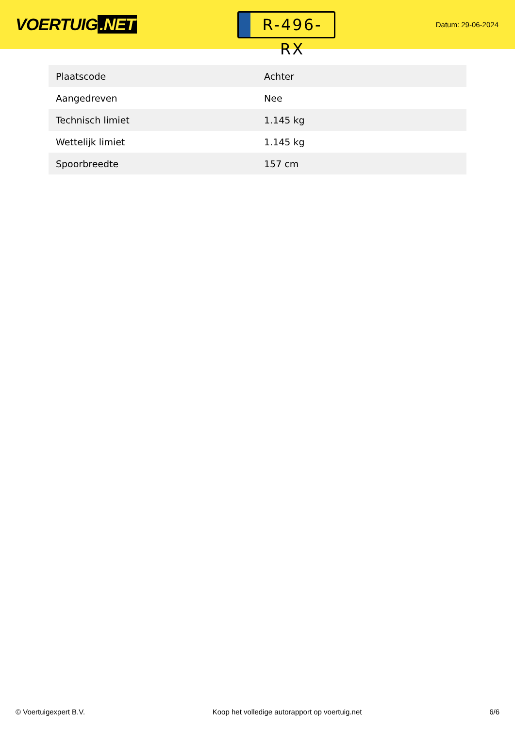VOERTUIG.NET
R-496-RX
Datum: 29-06-2024
| Plaatscode | Achter |
| Aangedreven | Nee |
| Technisch limiet | 1.145 kg |
| Wettelijk limiet | 1.145 kg |
| Spoorbreedte | 157 cm |
© Voertuigexpert B.V. Koop het volledige autorapport op voertuig.net 6/6